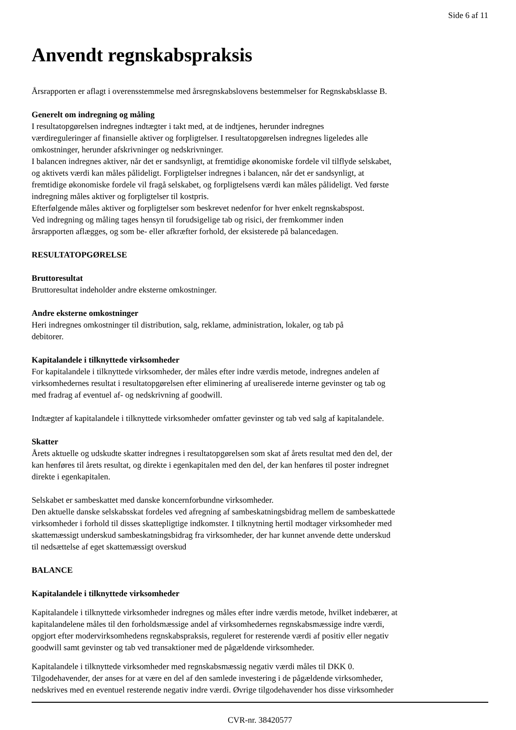Side 6 af 11
Anvendt regnskabspraksis
Årsrapporten er aflagt i overensstemmelse med årsregnskabslovens bestemmelser for Regnskabsklasse B.
Generelt om indregning og måling
I resultatopgørelsen indregnes indtægter i takt med, at de indtjenes, herunder indregnes
værdireguleringer af finansielle aktiver og forpligtelser. I resultatopgørelsen indregnes ligeledes alle
omkostninger, herunder afskrivninger og nedskrivninger.
I balancen indregnes aktiver, når det er sandsynligt, at fremtidige økonomiske fordele vil tilflyde selskabet,
og aktivets værdi kan måles pålideligt. Forpligtelser indregnes i balancen, når det er sandsynligt, at
fremtidige økonomiske fordele vil fragå selskabet, og forpligtelsens værdi kan måles pålideligt. Ved første
indregning måles aktiver og forpligtelser til kostpris.
Efterfølgende måles aktiver og forpligtelser som beskrevet nedenfor for hver enkelt regnskabspost.
Ved indregning og måling tages hensyn til forudsigelige tab og risici, der fremkommer inden
årsrapporten aflægges, og som be- eller afkræfter forhold, der eksisterede på balancedagen.
RESULTATOPGØRELSE
Bruttoresultat
Bruttoresultat indeholder andre eksterne omkostninger.
Andre eksterne omkostninger
Heri indregnes omkostninger til distribution, salg, reklame, administration, lokaler, og tab på
debitorer.
Kapitalandele i tilknyttede virksomheder
For kapitalandele i tilknyttede virksomheder, der måles efter indre værdis metode, indregnes andelen af
virksomhedernes resultat i resultatopgørelsen efter eliminering af urealiserede interne gevinster og tab og
med fradrag af eventuel af- og nedskrivning af goodwill.
Indtægter af kapitalandele i tilknyttede virksomheder omfatter gevinster og tab ved salg af kapitalandele.
Skatter
Årets aktuelle og udskudte skatter indregnes i resultatopgørelsen som skat af årets resultat med den del, der
kan henføres til årets resultat, og direkte i egenkapitalen med den del, der kan henføres til poster indregnet
direkte i egenkapitalen.
Selskabet er sambeskattet med danske koncernforbundne virksomheder.
Den aktuelle danske selskabsskat fordeles ved afregning af sambeskatningsbidrag mellem de sambeskattede
virksomheder i forhold til disses skattepligtige indkomster. I tilknytning hertil modtager virksomheder med
skattemæssigt underskud sambeskatningsbidrag fra virksomheder, der har kunnet anvende dette underskud
til nedsættelse af eget skattemæssigt overskud
BALANCE
Kapitalandele i tilknyttede virksomheder
Kapitalandele i tilknyttede virksomheder indregnes og måles efter indre værdis metode, hvilket indebærer, at
kapitalandelene måles til den forholdsmæssige andel af virksomhedernes regnskabsmæssige indre værdi,
opgjort efter modervirksomhedens regnskabspraksis, reguleret for resterende værdi af positiv eller negativ
goodwill samt gevinster og tab ved transaktioner med de pågældende virksomheder.
Kapitalandele i tilknyttede virksomheder med regnskabsmæssig negativ værdi måles til DKK 0.
Tilgodehavender, der anses for at være en del af den samlede investering i de pågældende virksomheder,
nedskrives med en eventuel resterende negativ indre værdi. Øvrige tilgodehavender hos disse virksomheder
CVR-nr. 38420577